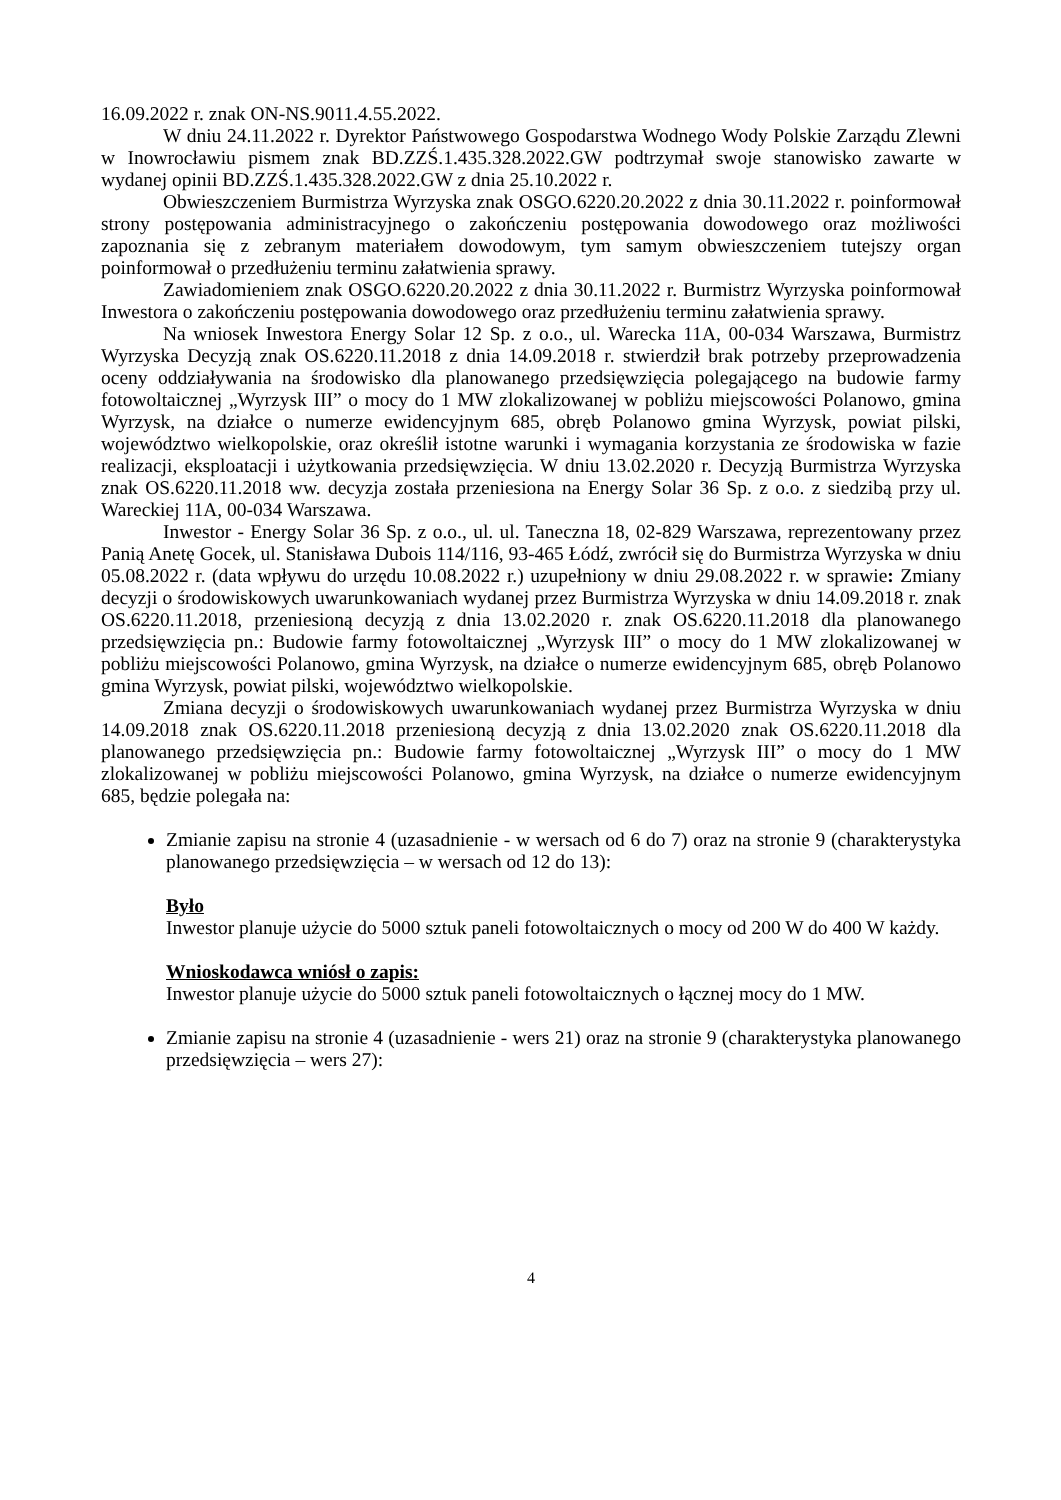16.09.2022 r. znak ON-NS.9011.4.55.2022.
W dniu 24.11.2022 r. Dyrektor Państwowego Gospodarstwa Wodnego Wody Polskie Zarządu Zlewni w Inowrocławiu pismem znak BD.ZZŚ.1.435.328.2022.GW podtrzymał swoje stanowisko zawarte w wydanej opinii BD.ZZŚ.1.435.328.2022.GW z dnia 25.10.2022 r.
Obwieszczeniem Burmistrza Wyrzyska znak OSGO.6220.20.2022 z dnia 30.11.2022 r. poinformował strony postępowania administracyjnego o zakończeniu postępowania dowodowego oraz możliwości zapoznania się z zebranym materiałem dowodowym, tym samym obwieszczeniem tutejszy organ poinformował o przedłużeniu terminu załatwienia sprawy.
Zawiadomieniem znak OSGO.6220.20.2022 z dnia 30.11.2022 r. Burmistrz Wyrzyska poinformował Inwestora o zakończeniu postępowania dowodowego oraz przedłużeniu terminu załatwienia sprawy.
Na wniosek Inwestora Energy Solar 12 Sp. z o.o., ul. Warecka 11A, 00-034 Warszawa, Burmistrz Wyrzyska Decyzją znak OS.6220.11.2018 z dnia 14.09.2018 r. stwierdził brak potrzeby przeprowadzenia oceny oddziaływania na środowisko dla planowanego przedsięwzięcia polegającego na budowie farmy fotowoltaicznej „Wyrzysk III” o mocy do 1 MW zlokalizowanej w pobliżu miejscowości Polanowo, gmina Wyrzysk, na działce o numerze ewidencyjnym 685, obręb Polanowo gmina Wyrzysk, powiat pilski, województwo wielkopolskie, oraz określił istotne warunki i wymagania korzystania ze środowiska w fazie realizacji, eksploatacji i użytkowania przedsięwzięcia. W dniu 13.02.2020 r. Decyzją Burmistrza Wyrzyska znak OS.6220.11.2018 ww. decyzja została przeniesiona na Energy Solar 36 Sp. z o.o. z siedzibą przy ul. Wareckiej 11A, 00-034 Warszawa.
Inwestor - Energy Solar 36 Sp. z o.o., ul. ul. Taneczna 18, 02-829 Warszawa, reprezentowany przez Panią Anetę Gocek, ul. Stanisława Dubois 114/116, 93-465 Łódź, zwrócił się do Burmistrza Wyrzyska w dniu 05.08.2022 r. (data wpływu do urzędu 10.08.2022 r.) uzupełniony w dniu 29.08.2022 r. w sprawie: Zmiany decyzji o środowiskowych uwarunkowaniach wydanej przez Burmistrza Wyrzyska w dniu 14.09.2018 r. znak OS.6220.11.2018, przeniesioną decyzją z dnia 13.02.2020 r. znak OS.6220.11.2018 dla planowanego przedsięwzięcia pn.: Budowie farmy fotowoltaicznej „Wyrzysk III” o mocy do 1 MW zlokalizowanej w pobliżu miejscowości Polanowo, gmina Wyrzysk, na działce o numerze ewidencyjnym 685, obręb Polanowo gmina Wyrzysk, powiat pilski, województwo wielkopolskie.
Zmiana decyzji o środowiskowych uwarunkowaniach wydanej przez Burmistrza Wyrzyska w dniu 14.09.2018 znak OS.6220.11.2018 przeniesioną decyzją z dnia 13.02.2020 znak OS.6220.11.2018 dla planowanego przedsięwzięcia pn.: Budowie farmy fotowoltaicznej „Wyrzysk III” o mocy do 1 MW zlokalizowanej w pobliżu miejscowości Polanowo, gmina Wyrzysk, na działce o numerze ewidencyjnym 685, będzie polegała na:
Zmianie zapisu na stronie 4 (uzasadnienie - w wersach od 6 do 7) oraz na stronie 9 (charakterystyka planowanego przedsięwzięcia – w wersach od 12 do 13):
Było
Inwestor planuje użycie do 5000 sztuk paneli fotowoltaicznych o mocy od 200 W do 400 W każdy.
Wnioskodawca wniósł o zapis:
Inwestor planuje użycie do 5000 sztuk paneli fotowoltaicznych o łącznej mocy do 1 MW.
Zmianie zapisu na stronie 4 (uzasadnienie - wers 21) oraz na stronie 9 (charakterystyka planowanego przedsięwzięcia – wers 27):
4